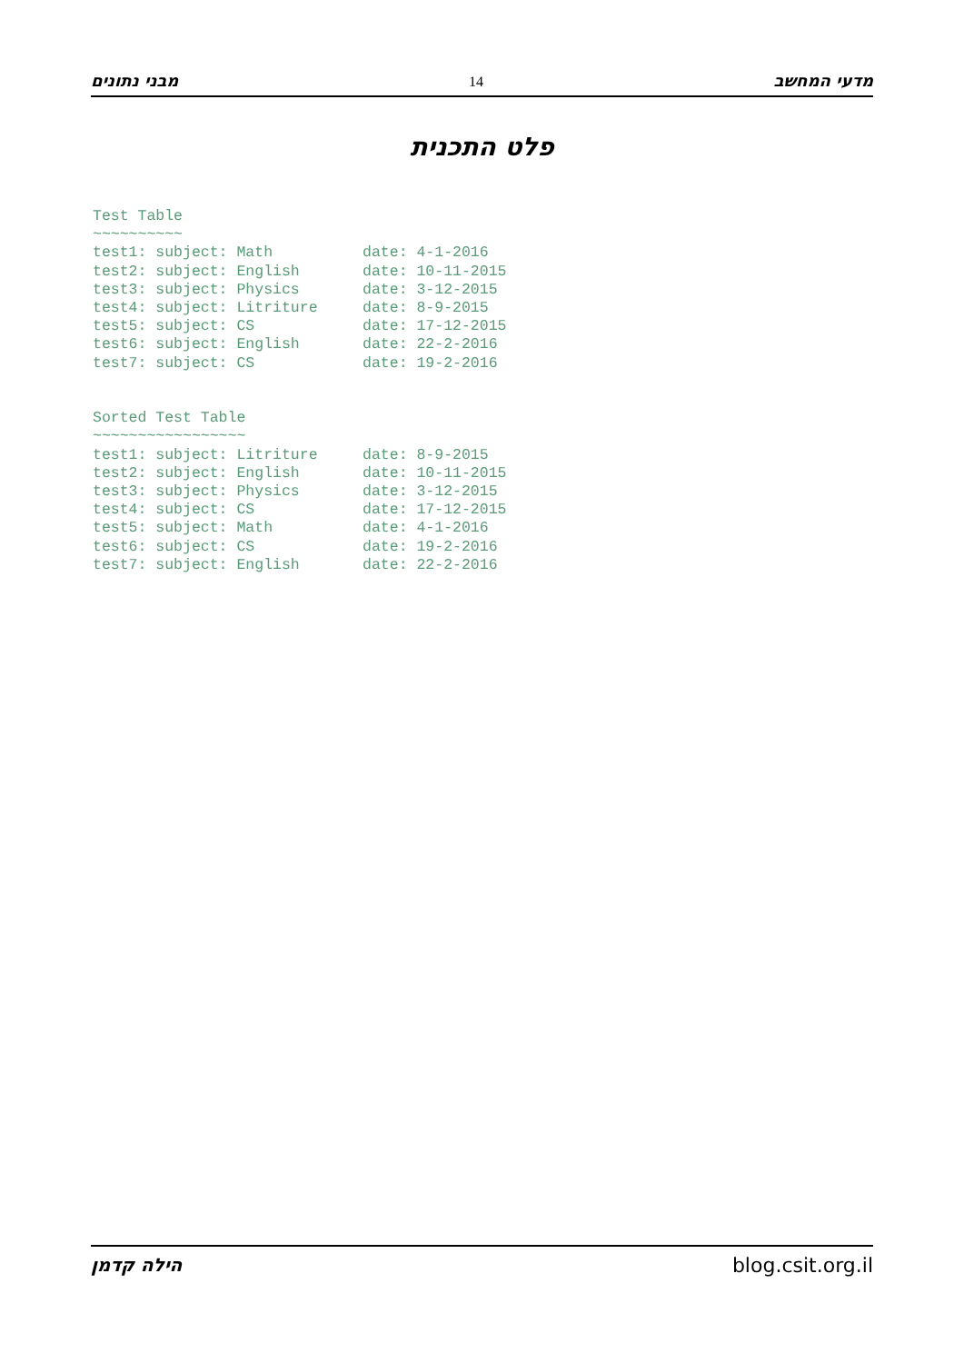מבני נתונים 14 מדעי המחשב
פלט התכנית
Test Table
~~~~~~~~~~
test1: subject: Math          date: 4-1-2016
test2: subject: English       date: 10-11-2015
test3: subject: Physics       date: 3-12-2015
test4: subject: Litriture     date: 8-9-2015
test5: subject: CS            date: 17-12-2015
test6: subject: English       date: 22-2-2016
test7: subject: CS            date: 19-2-2016


Sorted Test Table
~~~~~~~~~~~~~~~~~
test1: subject: Litriture     date: 8-9-2015
test2: subject: English       date: 10-11-2015
test3: subject: Physics       date: 3-12-2015
test4: subject: CS            date: 17-12-2015
test5: subject: Math          date: 4-1-2016
test6: subject: CS            date: 19-2-2016
test7: subject: English       date: 22-2-2016
הילה קדמן blog.csit.org.il